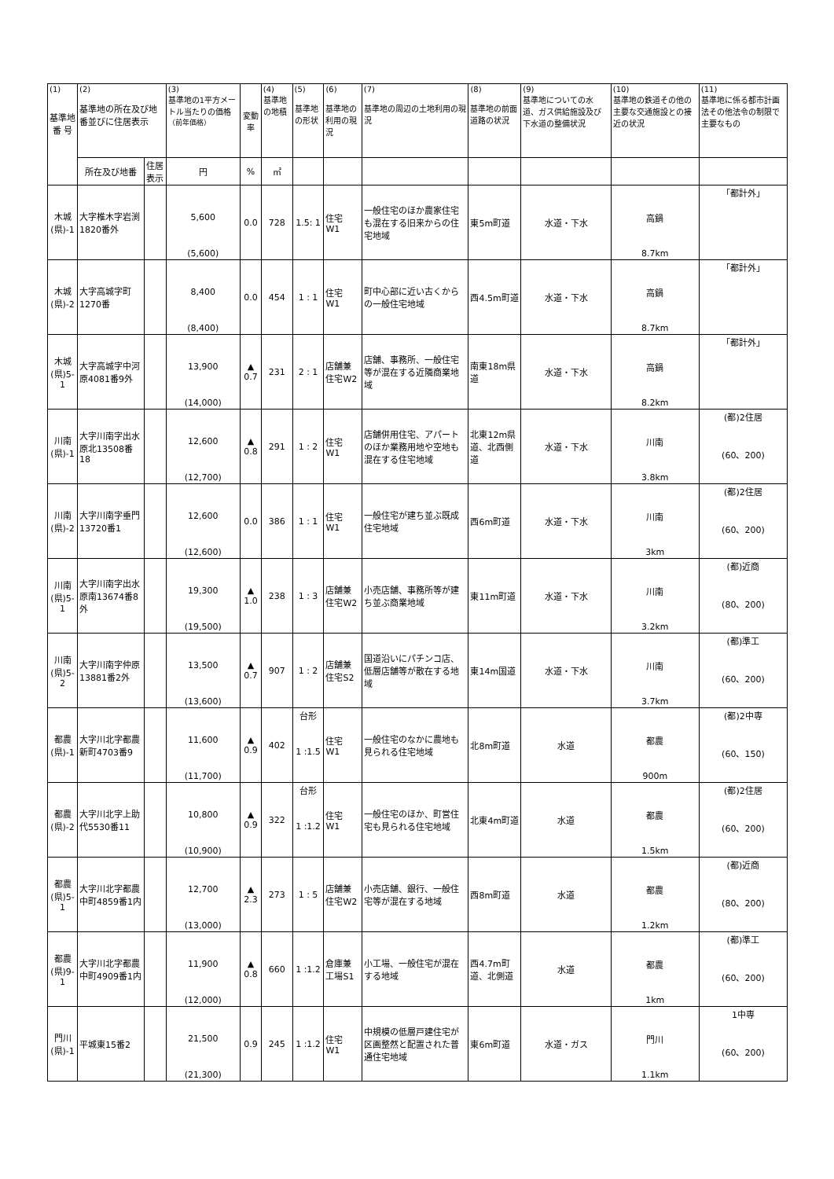| (1) 基準地 番 号 | (2) 基準地の所在及び地番並びに住居表示 | | (3) 基準地の1平方メートル当たりの価格 （前年価格） | 変動率 | (4) 基準地の地積 | (5) 基準地の形状 | (6) 基準地の利用の現況 | (7) 基準地の周辺の土地利用の現況 | (8) 基準地の前面道路の状況 | (9) 基準地についての水道、ガス供給施設及び下水道の整備状況 | (10) 基準地の鉄道その他の主要な交通施設との接近の状況 | (11) 基準地に係る都市計画法その他法令の制限で主要なもの |
| --- | --- | --- | --- | --- | --- | --- | --- | --- | --- | --- | --- | --- |
| | 所在及び地番 | 住居表示 | 円 | % | ㎡ | | | | | | | |
| 木城 (県)-1 | 大字椎木字岩渕1820番外 | | 5,600 (5,600) | 0.0 | 728 | 1.5: 1 | 住宅 W1 | 一般住宅のほか農家住宅も混在する旧来からの住宅地域 | 東5m町道 | 水道・下水 | 高鍋 8.7km | 「都計外」 |
| 木城 (県)-2 | 大字高城字町1270番 | | 8,400 (8,400) | 0.0 | 454 | 1 : 1 | 住宅 W1 | 町中心部に近い古くからの一般住宅地域 | 西4.5m町道 | 水道・下水 | 高鍋 8.7km | 「都計外」 |
| 木城 (県)5-1 | 大字高城字中河原4081番9外 | | 13,900 (14,000) | ▲ 0.7 | 231 | 2 : 1 | 店舗兼住宅W2 | 店舗、事務所、一般住宅等が混在する近隣商業地域 | 南東18m県道 | 水道・下水 | 高鍋 8.2km | 「都計外」 |
| 川南 (県)-1 | 大字川南字出水原北13508番18 | | 12,600 (12,700) | ▲ 0.8 | 291 | 1 : 2 | 住宅 W1 | 店舗併用住宅、アパートのほか業務用地や空地も混在する住宅地域 | 北東12m県道、北西側道 | 水道・下水 | 川南 3.8km | (都)2住居 (60、200) |
| 川南 (県)-2 | 大字川南字垂門13720番1 | | 12,600 (12,600) | 0.0 | 386 | 1 : 1 | 住宅 W1 | 一般住宅が建ち並ぶ既成住宅地域 | 西6m町道 | 水道・下水 | 川南 3km | (都)2住居 (60、200) |
| 川南 (県)5-1 | 大字川南字出水原南13674番8外 | | 19,300 (19,500) | ▲ 1.0 | 238 | 1 : 3 | 店舗兼住宅W2 | 小売店舗、事務所等が建ち並ぶ商業地域 | 東11m町道 | 水道・下水 | 川南 3.2km | (都)近商 (80、200) |
| 川南 (県)5-2 | 大字川南字仲原13881番2外 | | 13,500 (13,600) | ▲ 0.7 | 907 | 1 : 2 | 店舗兼住宅S2 | 国道沿いにパチンコ店、低層店舗等が散在する地域 | 東14m国道 | 水道・下水 | 川南 3.7km | (都)準工 (60、200) |
| 都農 (県)-1 | 大字川北字都農新町4703番9 | | 11,600 (11,700) | ▲ 0.9 | 402 | 台形 1 :1.5 | 住宅 W1 | 一般住宅のなかに農地も見られる住宅地域 | 北8m町道 | 水道 | 都農 900m | (都)2中専 (60、150) |
| 都農 (県)-2 | 大字川北字上助代5530番11 | | 10,800 (10,900) | ▲ 0.9 | 322 | 台形 1 :1.2 | 住宅 W1 | 一般住宅のほか、町営住宅も見られる住宅地域 | 北東4m町道 | 水道 | 都農 1.5km | (都)2住居 (60、200) |
| 都農 (県)5-1 | 大字川北字都農中町4859番1内 | | 12,700 (13,000) | ▲ 2.3 | 273 | 1 : 5 | 店舗兼住宅W2 | 小売店舗、銀行、一般住宅等が混在する地域 | 西8m町道 | 水道 | 都農 1.2km | (都)近商 (80、200) |
| 都農 (県)9-1 | 大字川北字都農中町4909番1内 | | 11,900 (12,000) | ▲ 0.8 | 660 | 1 :1.2 | 倉庫兼工場S1 | 小工場、一般住宅が混在する地域 | 西4.7m町道、北側道 | 水道 | 都農 1km | (都)準工 (60、200) |
| 門川 (県)-1 | 平城東15番2 | | 21,500 (21,300) | 0.9 | 245 | 1 :1.2 | 住宅 W1 | 中規模の低層戸建住宅が区画整然と配置された普通住宅地域 | 東6m町道 | 水道・ガス | 門川 1.1km | 1中専 (60、200) |